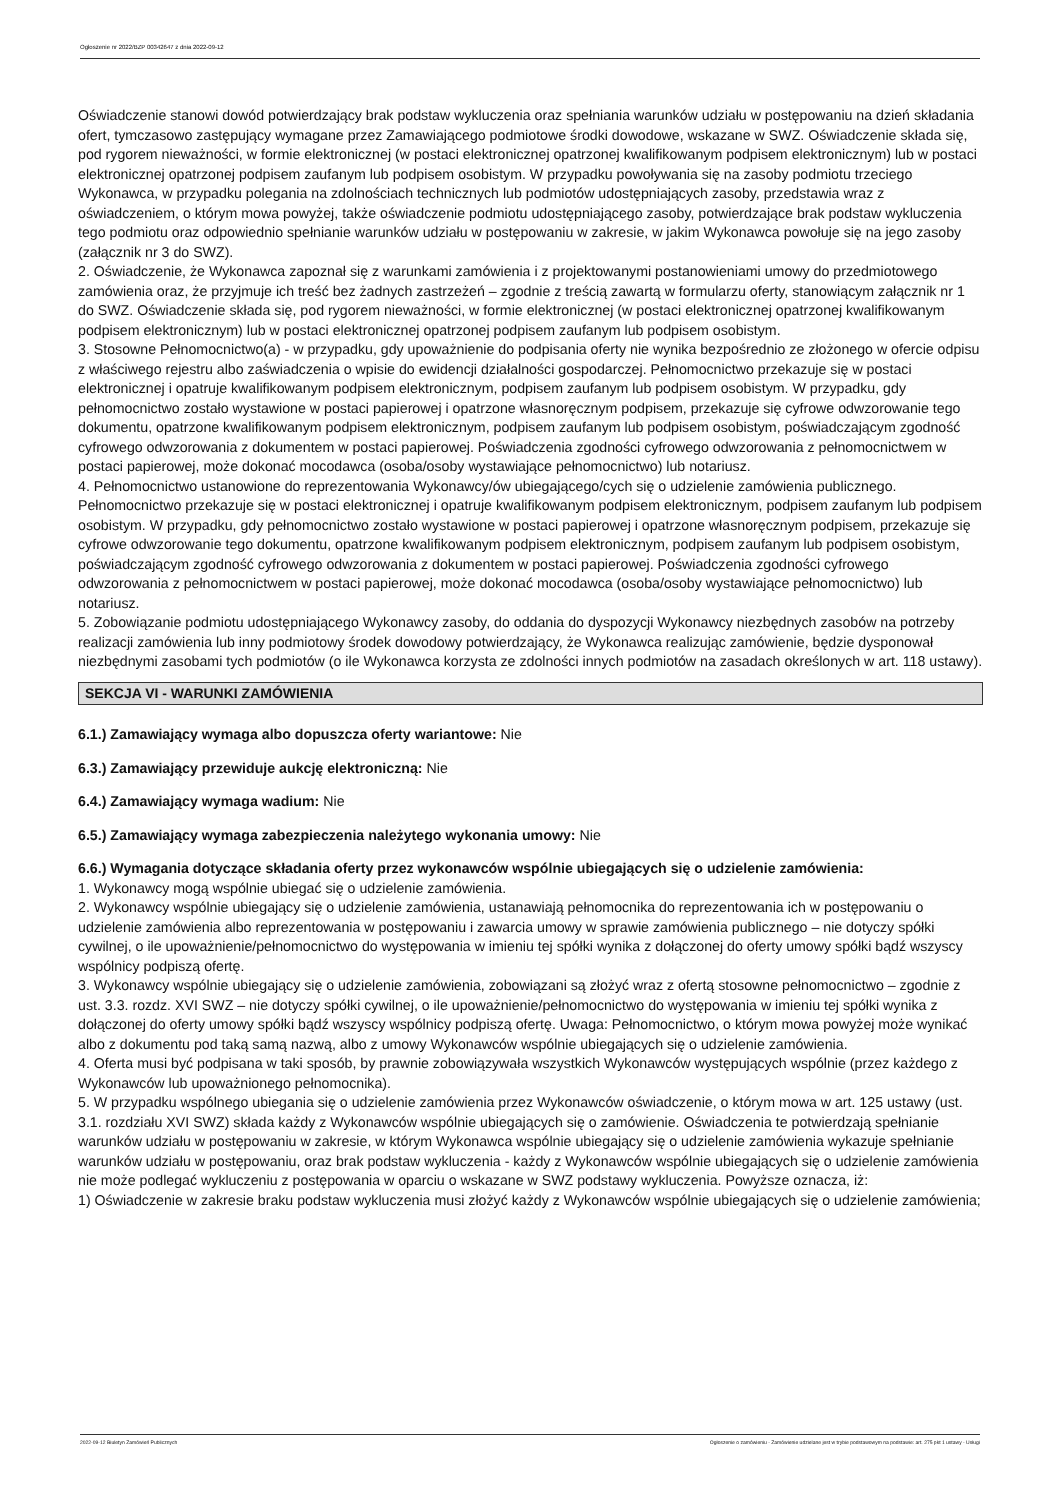Ogłoszenie nr 2022/BZP 00342647 z dnia 2022-09-12
Oświadczenie stanowi dowód potwierdzający brak podstaw wykluczenia oraz spełniania warunków udziału w postępowaniu na dzień składania ofert, tymczasowo zastępujący wymagane przez Zamawiającego podmiotowe środki dowodowe, wskazane w SWZ. Oświadczenie składa się, pod rygorem nieważności, w formie elektronicznej (w postaci elektronicznej opatrzonej kwalifikowanym podpisem elektronicznym) lub w postaci elektronicznej opatrzonej podpisem zaufanym lub podpisem osobistym. W przypadku powoływania się na zasoby podmiotu trzeciego Wykonawca, w przypadku polegania na zdolnościach technicznych lub podmiotów udostępniających zasoby, przedstawia wraz z oświadczeniem, o którym mowa powyżej, także oświadczenie podmiotu udostępniającego zasoby, potwierdzające brak podstaw wykluczenia tego podmiotu oraz odpowiednio spełnianie warunków udziału w postępowaniu w zakresie, w jakim Wykonawca powołuje się na jego zasoby (załącznik nr 3 do SWZ).
2. Oświadczenie, że Wykonawca zapoznał się z warunkami zamówienia i z projektowanymi postanowieniami umowy do przedmiotowego zamówienia oraz, że przyjmuje ich treść bez żadnych zastrzeżeń – zgodnie z treścią zawartą w formularzu oferty, stanowiącym załącznik nr 1 do SWZ. Oświadczenie składa się, pod rygorem nieważności, w formie elektronicznej (w postaci elektronicznej opatrzonej kwalifikowanym podpisem elektronicznym) lub w postaci elektronicznej opatrzonej podpisem zaufanym lub podpisem osobistym.
3. Stosowne Pełnomocnictwo(a) - w przypadku, gdy upoważnienie do podpisania oferty nie wynika bezpośrednio ze złożonego w ofercie odpisu z właściwego rejestru albo zaświadczenia o wpisie do ewidencji działalności gospodarczej. Pełnomocnictwo przekazuje się w postaci elektronicznej i opatruje kwalifikowanym podpisem elektronicznym, podpisem zaufanym lub podpisem osobistym. W przypadku, gdy pełnomocnictwo zostało wystawione w postaci papierowej i opatrzone własnoręcznym podpisem, przekazuje się cyfrowe odwzorowanie tego dokumentu, opatrzone kwalifikowanym podpisem elektronicznym, podpisem zaufanym lub podpisem osobistym, poświadczającym zgodność cyfrowego odwzorowania z dokumentem w postaci papierowej. Poświadczenia zgodności cyfrowego odwzorowania z pełnomocnictwem w postaci papierowej, może dokonać mocodawca (osoba/osoby wystawiające pełnomocnictwo) lub notariusz.
4. Pełnomocnictwo ustanowione do reprezentowania Wykonawcy/ów ubiegającego/cych się o udzielenie zamówienia publicznego.
Pełnomocnictwo przekazuje się w postaci elektronicznej i opatruje kwalifikowanym podpisem elektronicznym, podpisem zaufanym lub podpisem osobistym. W przypadku, gdy pełnomocnictwo zostało wystawione w postaci papierowej i opatrzone własnoręcznym podpisem, przekazuje się cyfrowe odwzorowanie tego dokumentu, opatrzone kwalifikowanym podpisem elektronicznym, podpisem zaufanym lub podpisem osobistym, poświadczającym zgodność cyfrowego odwzorowania z dokumentem w postaci papierowej. Poświadczenia zgodności cyfrowego odwzorowania z pełnomocnictwem w postaci papierowej, może dokonać mocodawca (osoba/osoby wystawiające pełnomocnictwo) lub notariusz.
5. Zobowiązanie podmiotu udostępniającego Wykonawcy zasoby, do oddania do dyspozycji Wykonawcy niezbędnych zasobów na potrzeby realizacji zamówienia lub inny podmiotowy środek dowodowy potwierdzający, że Wykonawca realizując zamówienie, będzie dysponował niezbędnymi zasobami tych podmiotów (o ile Wykonawca korzysta ze zdolności innych podmiotów na zasadach określonych w art. 118 ustawy).
SEKCJA VI - WARUNKI ZAMÓWIENIA
6.1.) Zamawiający wymaga albo dopuszcza oferty wariantowe: Nie
6.3.) Zamawiający przewiduje aukcję elektroniczną: Nie
6.4.) Zamawiający wymaga wadium: Nie
6.5.) Zamawiający wymaga zabezpieczenia należytego wykonania umowy: Nie
6.6.) Wymagania dotyczące składania oferty przez wykonawców wspólnie ubiegających się o udzielenie zamówienia:
1. Wykonawcy mogą wspólnie ubiegać się o udzielenie zamówienia.
2. Wykonawcy wspólnie ubiegający się o udzielenie zamówienia, ustanawiają pełnomocnika do reprezentowania ich w postępowaniu o udzielenie zamówienia albo reprezentowania w postępowaniu i zawarcia umowy w sprawie zamówienia publicznego – nie dotyczy spółki cywilnej, o ile upoważnienie/pełnomocnictwo do występowania w imieniu tej spółki wynika z dołączonej do oferty umowy spółki bądź wszyscy wspólnicy podpiszą ofertę.
3. Wykonawcy wspólnie ubiegający się o udzielenie zamówienia, zobowiązani są złożyć wraz z ofertą stosowne pełnomocnictwo – zgodnie z ust. 3.3. rozdz. XVI SWZ – nie dotyczy spółki cywilnej, o ile upoważnienie/pełnomocnictwo do występowania w imieniu tej spółki wynika z dołączonej do oferty umowy spółki bądź wszyscy wspólnicy podpiszą ofertę. Uwaga: Pełnomocnictwo, o którym mowa powyżej może wynikać albo z dokumentu pod taką samą nazwą, albo z umowy Wykonawców wspólnie ubiegających się o udzielenie zamówienia.
4. Oferta musi być podpisana w taki sposób, by prawnie zobowiązywała wszystkich Wykonawców występujących wspólnie (przez każdego z Wykonawców lub upoważnionego pełnomocnika).
5. W przypadku wspólnego ubiegania się o udzielenie zamówienia przez Wykonawców oświadczenie, o którym mowa w art. 125 ustawy (ust. 3.1. rozdziału XVI SWZ) składa każdy z Wykonawców wspólnie ubiegających się o zamówienie. Oświadczenia te potwierdzają spełnianie warunków udziału w postępowaniu w zakresie, w którym Wykonawca wspólnie ubiegający się o udzielenie zamówienia wykazuje spełnianie warunków udziału w postępowaniu, oraz brak podstaw wykluczenia - każdy z Wykonawców wspólnie ubiegających się o udzielenie zamówienia nie może podlegać wykluczeniu z postępowania w oparciu o wskazane w SWZ podstawy wykluczenia. Powyższe oznacza, iż:
1) Oświadczenie w zakresie braku podstaw wykluczenia musi złożyć każdy z Wykonawców wspólnie ubiegających się o udzielenie zamówienia;
2022-09-12 Biuletyn Zamówień Publicznych Ogłoszenie o zamówieniu - Zamówienie udzielane jest w trybie podstawowym na podstawie: art. 275 pkt 1 ustawy - Usługi